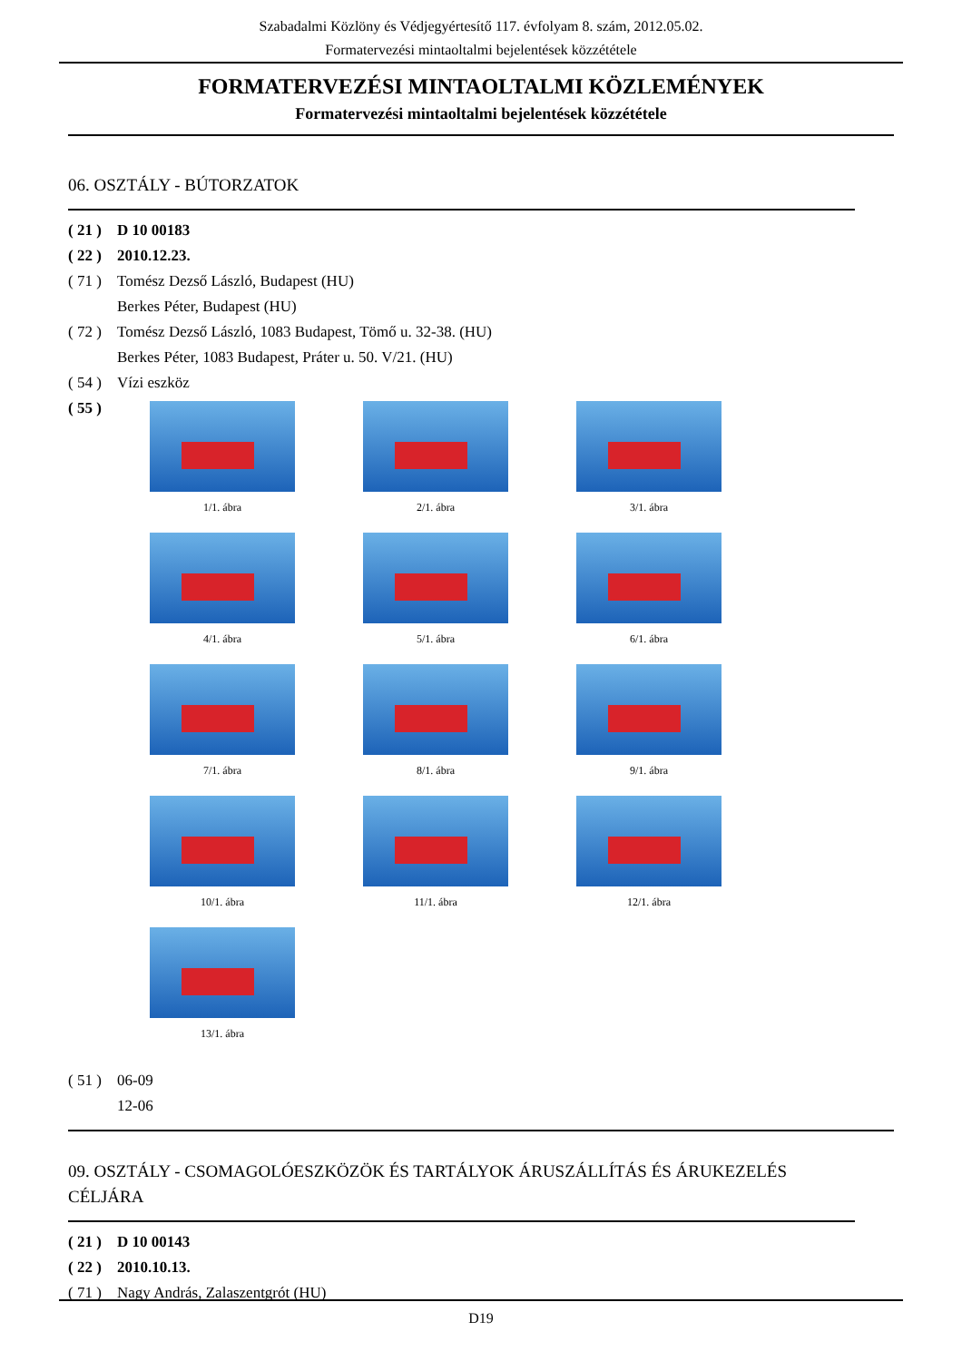Szabadalmi Közlöny és Védjegyértesítő 117. évfolyam 8. szám, 2012.05.02.
Formatervezési mintaoltalmi bejelentések közzététele
FORMATERVEZÉSI MINTAOLTALMI KÖZLEMÉNYEK
Formatervezési mintaoltalmi bejelentések közzététele
06. OSZTÁLY - BÚTORZATOK
( 21 ) D 10 00183
( 22 ) 2010.12.23.
( 71 ) Tomész Dezső László, Budapest (HU)
Berkes Péter, Budapest (HU)
( 72 ) Tomész Dezső László, 1083 Budapest, Tömő u. 32-38. (HU)
Berkes Péter, 1083 Budapest, Práter u. 50. V/21. (HU)
( 54 ) Vízi eszköz
( 55 )
1/1. ábra
2/1. ábra
3/1. ábra
4/1. ábra
5/1. ábra
6/1. ábra
7/1. ábra
8/1. ábra
9/1. ábra
10/1. ábra
11/1. ábra
12/1. ábra
13/1. ábra
( 51 ) 06-09
12-06
09. OSZTÁLY - CSOMAGOLÓESZKÖZÖK ÉS TARTÁLYOK ÁRUSZÁLLÍTÁS ÉS ÁRUKEZELÉS CÉLJÁRA
( 21 ) D 10 00143
( 22 ) 2010.10.13.
( 71 ) Nagy András, Zalaszentgrót (HU)
D19